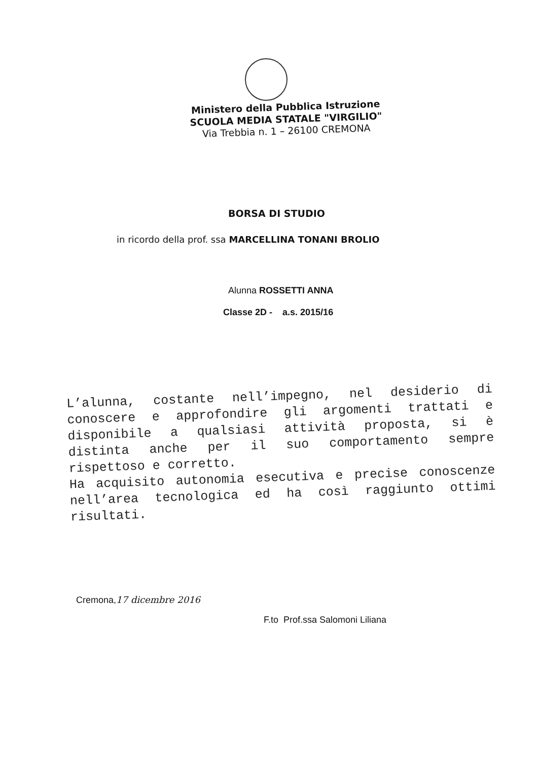Ministero della Pubblica Istruzione
SCUOLA MEDIA STATALE "VIRGILIO"
Via Trebbia n. 1 – 26100 CREMONA
BORSA DI STUDIO
in ricordo della prof. ssa MARCELLINA TONANI BROLIO
Alunna ROSSETTI ANNA
Classe 2D - a.s. 2015/16
L’alunna, costante nell’impegno, nel desiderio di conoscere e approfondire gli argomenti trattati e disponibile a qualsiasi attività proposta, si è distinta anche per il suo comportamento sempre rispettoso e corretto.
Ha acquisito autonomia esecutiva e precise conoscenze nell’area tecnologica ed ha così raggiunto ottimi risultati.
Cremona,17 dicembre 2016
F.to Prof.ssa Salomoni Liliana